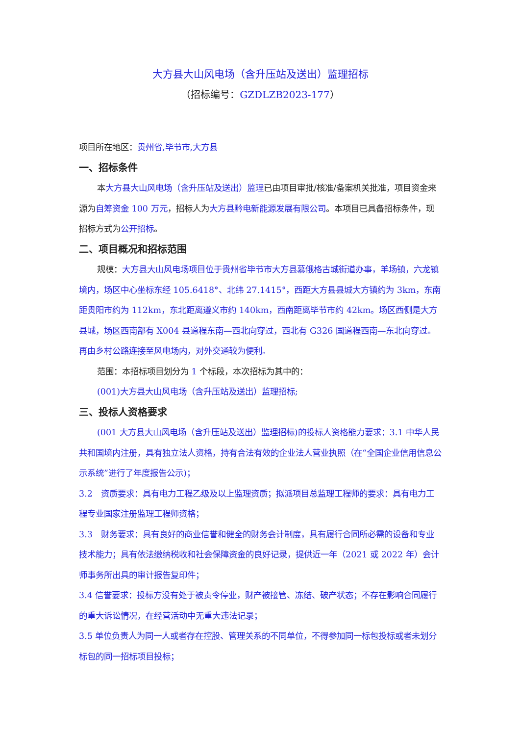大方县大山风电场（含升压站及送出）监理招标
（招标编号：GZDLZB2023-177）
项目所在地区：贵州省,毕节市,大方县
一、招标条件
本大方县大山风电场（含升压站及送出）监理已由项目审批/核准/备案机关批准，项目资金来源为自筹资金 100 万元，招标人为大方县黔电新能源发展有限公司。本项目已具备招标条件，现招标方式为公开招标。
二、项目概况和招标范围
规模：大方县大山风电场项目位于贵州省毕节市大方县慕俄格古城街道办事，羊场镇，六龙镇境内，场区中心坐标东经 105.6418°、北纬 27.1415°，西距大方县县城大方镇约为 3km，东南距贵阳市约为 112km，东北距离遵义市约 140km，西南距离毕节市约 42km。场区西侧是大方县城，场区西南部有 X004 县道程东南—西北向穿过，西北有 G326 国道程西南—东北向穿过。再由乡村公路连接至风电场内，对外交通较为便利。
范围：本招标项目划分为 1 个标段，本次招标为其中的：
(001)大方县大山风电场（含升压站及送出）监理招标;
三、投标人资格要求
(001 大方县大山风电场（含升压站及送出）监理招标)的投标人资格能力要求：3.1 中华人民共和国境内注册，具有独立法人资格，持有合法有效的企业法人营业执照（在“全国企业信用信息公示系统”进行了年度报告公示)；
3.2　资质要求：具有电力工程乙级及以上监理资质；拟派项目总监理工程师的要求：具有电力工程专业国家注册监理工程师资格；
3.3　财务要求：具有良好的商业信誉和健全的财务会计制度，具有履行合同所必需的设备和专业技术能力；具有依法缴纳税收和社会保障资金的良好记录，提供近一年（2021 或 2022 年）会计师事务所出具的审计报告复印件；
3.4 信誉要求：投标方没有处于被责令停业，财产被接管、冻结、破产状态；不存在影响合同履行的重大诉讼情况，在经营活动中无重大违法记录；
3.5 单位负责人为同一人或者存在控股、管理关系的不同单位，不得参加同一标包投标或者未划分标包的同一招标项目投标；